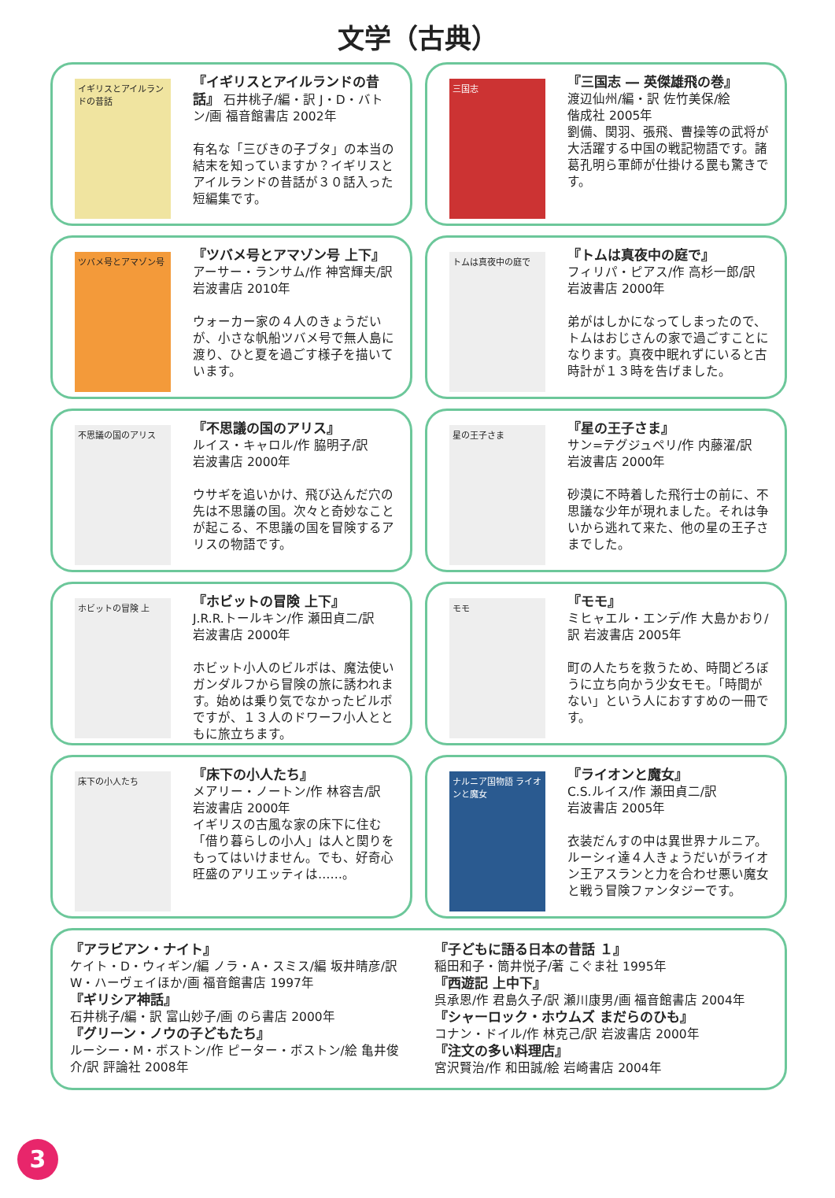文学（古典）
イギリスとアイルランドの昔話
『イギリスとアイルランドの昔話』 石井桃子/編・訳 J・D・バトン/画 福音館書店 2002年
有名な「三びきの子ブタ」の本当の結末を知っていますか？イギリスとアイルランドの昔話が３０話入った短編集です。
三国志
『三国志 ― 英傑雄飛の巻』
渡辺仙州/編・訳 佐竹美保/絵
偕成社 2005年
劉備、関羽、張飛、曹操等の武将が大活躍する中国の戦記物語です。諸葛孔明ら軍師が仕掛ける罠も驚きです。
ツバメ号とアマゾン号
『ツバメ号とアマゾン号 上下』 アーサー・ランサム/作 神宮輝夫/訳 岩波書店 2010年
ウォーカー家の４人のきょうだいが、小さな帆船ツバメ号で無人島に渡り、ひと夏を過ごす様子を描いています。
トムは真夜中の庭で
『トムは真夜中の庭で』
フィリパ・ピアス/作 高杉一郎/訳
岩波書店 2000年
弟がはしかになってしまったので、トムはおじさんの家で過ごすことになります。真夜中眠れずにいると古時計が１３時を告げました。
不思議の国のアリス
『不思議の国のアリス』
ルイス・キャロル/作 脇明子/訳
岩波書店 2000年
ウサギを追いかけ、飛び込んだ穴の先は不思議の国。次々と奇妙なことが起こる、不思議の国を冒険するアリスの物語です。
星の王子さま
『星の王子さま』
サン=テグジュペリ/作 内藤濯/訳
岩波書店 2000年
砂漠に不時着した飛行士の前に、不思議な少年が現れました。それは争いから逃れて来た、他の星の王子さまでした。
ホビットの冒険 上
『ホビットの冒険 上下』
J.R.R.トールキン/作 瀬田貞二/訳
岩波書店 2000年
ホビット小人のビルボは、魔法使いガンダルフから冒険の旅に誘われます。始めは乗り気でなかったビルボですが、１３人のドワーフ小人とともに旅立ちます。
モモ
『モモ』
ミヒャエル・エンデ/作 大島かおり/訳 岩波書店 2005年
町の人たちを救うため、時間どろぼうに立ち向かう少女モモ。「時間がない」という人におすすめの一冊です。
床下の小人たち
『床下の小人たち』
メアリー・ノートン/作 林容吉/訳
岩波書店 2000年
イギリスの古風な家の床下に住む「借り暮らしの小人」は人と関りをもってはいけません。でも、好奇心旺盛のアリエッティは……。
ナルニア国物語 ライオンと魔女
『ライオンと魔女』
C.S.ルイス/作 瀬田貞二/訳
岩波書店 2005年
衣装だんすの中は異世界ナルニア。ルーシィ達４人きょうだいがライオン王アスランと力を合わせ悪い魔女と戦う冒険ファンタジーです。
『アラビアン・ナイト』
ケイト・D・ウィギン/編 ノラ・A・スミス/編 坂井晴彦/訳 W・ハーヴェイほか/画 福音館書店 1997年
『ギリシア神話』
石井桃子/編・訳 富山妙子/画 のら書店 2000年
『グリーン・ノウの子どもたち』
ルーシー・M・ボストン/作 ピーター・ボストン/絵 亀井俊介/訳 評論社 2008年
『子どもに語る日本の昔話 １』
稲田和子・筒井悦子/著 こぐま社 1995年
『西遊記 上中下』
呉承恩/作 君島久子/訳 瀬川康男/画 福音館書店 2004年
『シャーロック・ホウムズ まだらのひも』
コナン・ドイル/作 林克己/訳 岩波書店 2000年
『注文の多い料理店』
宮沢賢治/作 和田誠/絵 岩崎書店 2004年
3